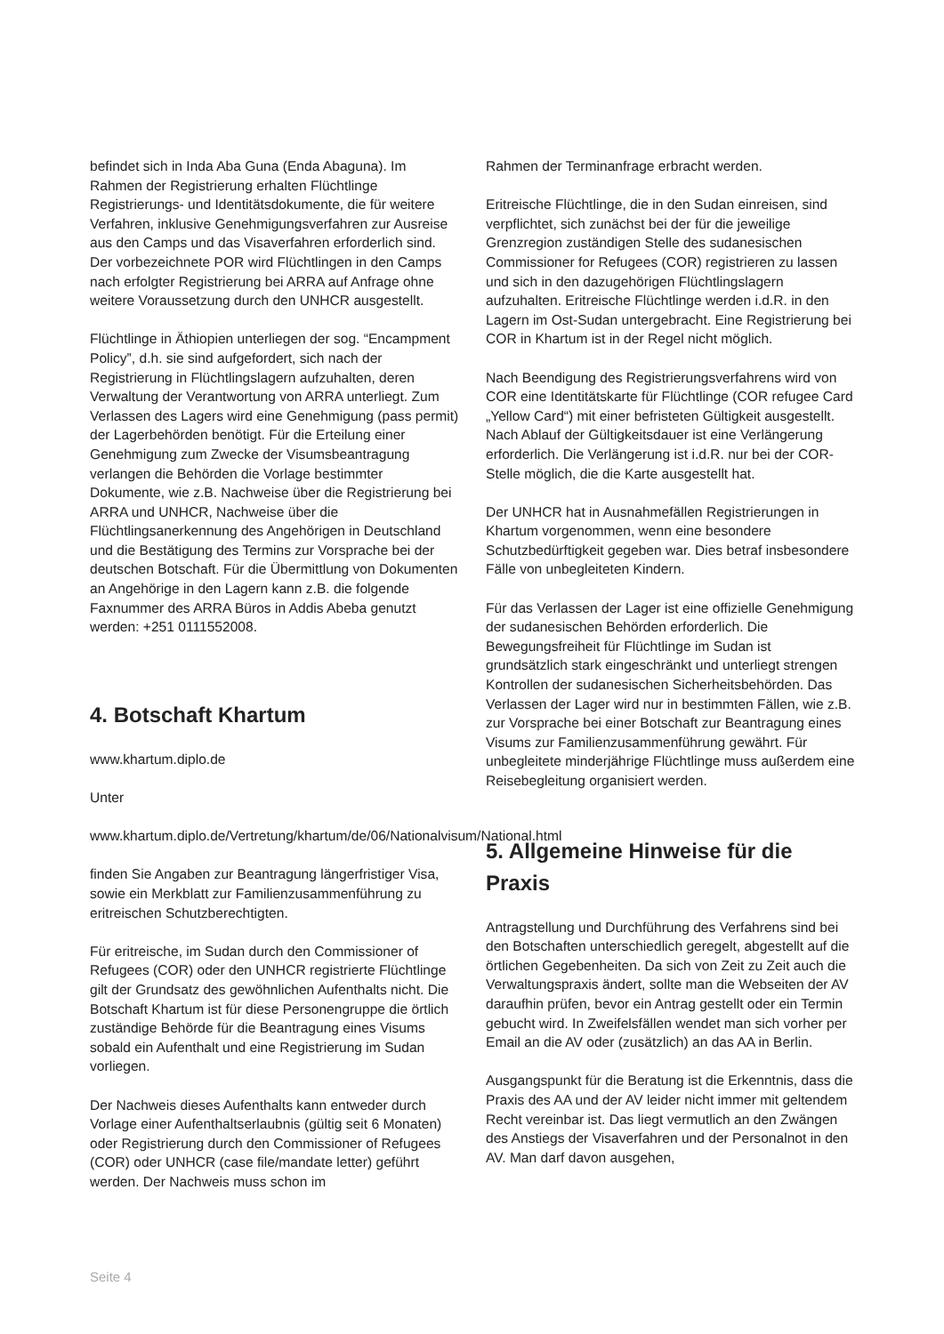befindet sich in Inda Aba Guna (Enda Abaguna). Im Rahmen der Registrierung erhalten Flüchtlinge Registrierungs- und Identitätsdokumente, die für weitere Verfahren, inklusive Genehmigungsverfahren zur Ausreise aus den Camps und das Visaverfahren erforderlich sind. Der vorbezeichnete POR wird Flüchtlingen in den Camps nach erfolgter Registrierung bei ARRA auf Anfrage ohne weitere Voraussetzung durch den UNHCR ausgestellt.
Flüchtlinge in Äthiopien unterliegen der sog. “Encampment Policy”, d.h. sie sind aufgefordert, sich nach der Registrierung in Flüchtlingslagern aufzuhalten, deren Verwaltung der Verantwortung von ARRA unterliegt. Zum Verlassen des Lagers wird eine Genehmigung (pass permit) der Lagerbehörden benötigt. Für die Erteilung einer Genehmigung zum Zwecke der Visumsbeantragung verlangen die Behörden die Vorlage bestimmter Dokumente, wie z.B. Nachweise über die Registrierung bei ARRA und UNHCR, Nachweise über die Flüchtlingsanerkennung des Angehörigen in Deutschland und die Bestätigung des Termins zur Vorsprache bei der deutschen Botschaft. Für die Übermittlung von Dokumenten an Angehörige in den Lagern kann z.B. die folgende Faxnummer des ARRA Büros in Addis Abeba genutzt werden: +251 0111552008.
4. Botschaft Khartum
www.khartum.diplo.de
Unter
www.khartum.diplo.de/Vertretung/khartum/de/06/Nationalvisum/National.html
finden Sie Angaben zur Beantragung längerfristiger Visa, sowie ein Merkblatt zur Familienzusammenführung zu eritreischen Schutzberechtigten.
Für eritreische, im Sudan durch den Commissioner of Refugees (COR) oder den UNHCR registrierte Flüchtlinge gilt der Grundsatz des gewöhnlichen Aufenthalts nicht. Die Botschaft Khartum ist für diese Personengruppe die örtlich zuständige Behörde für die Beantragung eines Visums sobald ein Aufenthalt und eine Registrierung im Sudan vorliegen.
Der Nachweis dieses Aufenthalts kann entweder durch Vorlage einer Aufenthaltserlaubnis (gültig seit 6 Monaten) oder Registrierung durch den Commissioner of Refugees (COR) oder UNHCR (case file/mandate letter) geführt werden. Der Nachweis muss schon im
Rahmen der Terminanfrage erbracht werden.
Eritreische Flüchtlinge, die in den Sudan einreisen, sind verpflichtet, sich zunächst bei der für die jeweilige Grenzregion zuständigen Stelle des sudanesischen Commissioner for Refugees (COR) registrieren zu lassen und sich in den dazugehörigen Flüchtlingslagern aufzuhalten. Eritreische Flüchtlinge werden i.d.R. in den Lagern im Ost-Sudan untergebracht. Eine Registrierung bei COR in Khartum ist in der Regel nicht möglich.
Nach Beendigung des Registrierungsverfahrens wird von COR eine Identitätskarte für Flüchtlinge (COR refugee Card „Yellow Card“) mit einer befristeten Gültigkeit ausgestellt. Nach Ablauf der Gültigkeitsdauer ist eine Verlängerung erforderlich. Die Verlängerung ist i.d.R. nur bei der COR-Stelle möglich, die die Karte ausgestellt hat.
Der UNHCR hat in Ausnahmefällen Registrierungen in Khartum vorgenommen, wenn eine besondere Schutzbedürftigkeit gegeben war. Dies betraf insbesondere Fälle von unbegleiteten Kindern.
Für das Verlassen der Lager ist eine offizielle Genehmigung der sudanesischen Behörden erforderlich. Die Bewegungsfreiheit für Flüchtlinge im Sudan ist grundsätzlich stark eingeschränkt und unterliegt strengen Kontrollen der sudanesischen Sicherheitsbehörden. Das Verlassen der Lager wird nur in bestimmten Fällen, wie z.B. zur Vorsprache bei einer Botschaft zur Beantragung eines Visums zur Familienzusammenführung gewährt. Für unbegleitete minderjährige Flüchtlinge muss außerdem eine Reisebegleitung organisiert werden.
5. Allgemeine Hinweise für die Praxis
Antragstellung und Durchführung des Verfahrens sind bei den Botschaften unterschiedlich geregelt, abgestellt auf die örtlichen Gegebenheiten. Da sich von Zeit zu Zeit auch die Verwaltungspraxis ändert, sollte man die Webseiten der AV daraufhin prüfen, bevor ein Antrag gestellt oder ein Termin gebucht wird. In Zweifelsfällen wendet man sich vorher per Email an die AV oder (zusätzlich) an das AA in Berlin.
Ausgangspunkt für die Beratung ist die Erkenntnis, dass die Praxis des AA und der AV leider nicht immer mit geltendem Recht vereinbar ist. Das liegt vermutlich an den Zwängen des Anstiegs der Visaverfahren und der Personalnot in den AV. Man darf davon ausgehen,
Seite 4